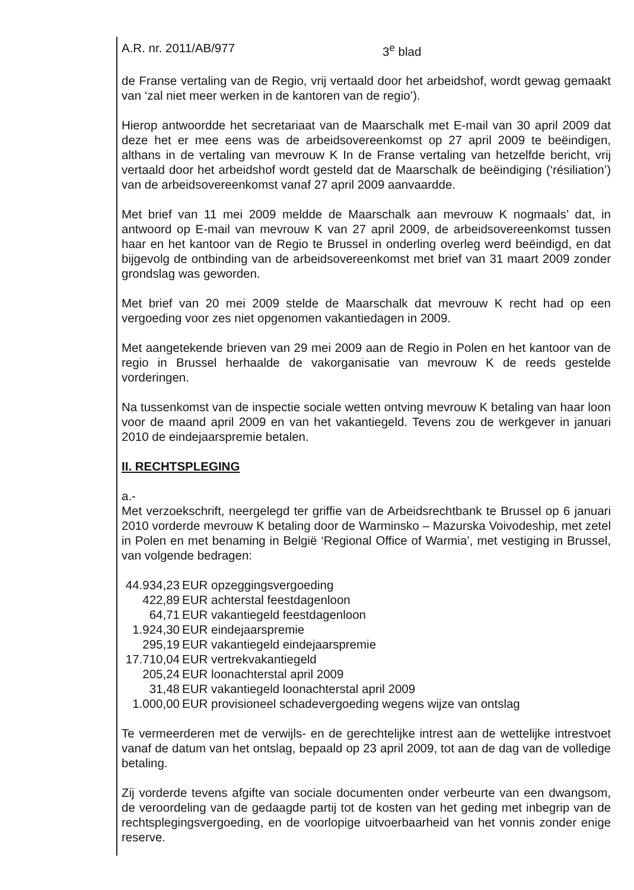A.R. nr. 2011/AB/977 3<sup>e</sup> blad
de Franse vertaling van de Regio, vrij vertaald door het arbeidshof, wordt gewag gemaakt van ‘zal niet meer werken in de kantoren van de regio’).
Hierop antwoordde het secretariaat van de Maarschalk met E-mail van 30 april 2009 dat deze het er mee eens was de arbeidsovereenkomst op 27 april 2009 te beëindigen, althans in de vertaling van mevrouw K In de Franse vertaling van hetzelfde bericht, vrij vertaald door het arbeidshof wordt gesteld dat de Maarschalk de beëindiging (‘résiliation’) van de arbeidsovereenkomst vanaf 27 april 2009 aanvaardde.
Met brief van 11 mei 2009 meldde de Maarschalk aan mevrouw K nogmaals’ dat, in antwoord op E-mail van mevrouw K van 27 april 2009, de arbeidsovereenkomst tussen haar en het kantoor van de Regio te Brussel in onderling overleg werd beëindigd, en dat bijgevolg de ontbinding van de arbeidsovereenkomst met brief van 31 maart 2009 zonder grondslag was geworden.
Met brief van 20 mei 2009 stelde de Maarschalk dat mevrouw K recht had op een vergoeding voor zes niet opgenomen vakantiedagen in 2009.
Met aangetekende brieven van 29 mei 2009 aan de Regio in Polen en het kantoor van de regio in Brussel herhaalde de vakorganisatie van mevrouw K de reeds gestelde vorderingen.
Na tussenkomst van de inspectie sociale wetten ontving mevrouw K betaling van haar loon voor de maand april 2009 en van het vakantiegeld. Tevens zou de werkgever in januari 2010 de eindejaarspremie betalen.
II. RECHTSPLEGING
a.-
Met verzoekschrift, neergelegd ter griffie van de Arbeidsrechtbank te Brussel op 6 januari 2010 vorderde mevrouw K betaling door de Warminsko – Mazurska Voivodeship, met zetel in Polen en met benaming in België ‘Regional Office of Warmia’, met vestiging in Brussel, van volgende bedragen:
44.934,23 EUR opzeggingsvergoeding
422,89 EUR achterstal feestdagenloon
64,71 EUR vakantiegeld feestdagenloon
1.924,30 EUR eindejaarspremie
295,19 EUR vakantiegeld eindejaarspremie
17.710,04 EUR vertrekvakantiegeld
205,24 EUR loonachterstal april 2009
31,48 EUR vakantiegeld loonachterstal april 2009
1.000,00 EUR provisioneel schadevergoeding wegens wijze van ontslag
Te vermeerderen met de verwijls- en de gerechtelijke intrest aan de wettelijke intrestvoet vanaf de datum van het ontslag, bepaald op 23 april 2009, tot aan de dag van de volledige betaling.
Zij vorderde tevens afgifte van sociale documenten onder verbeurte van een dwangsom, de veroordeling van de gedaagde partij tot de kosten van het geding met inbegrip van de rechtsplegingsvergoeding, en de voorlopige uitvoerbaarheid van het vonnis zonder enige reserve.